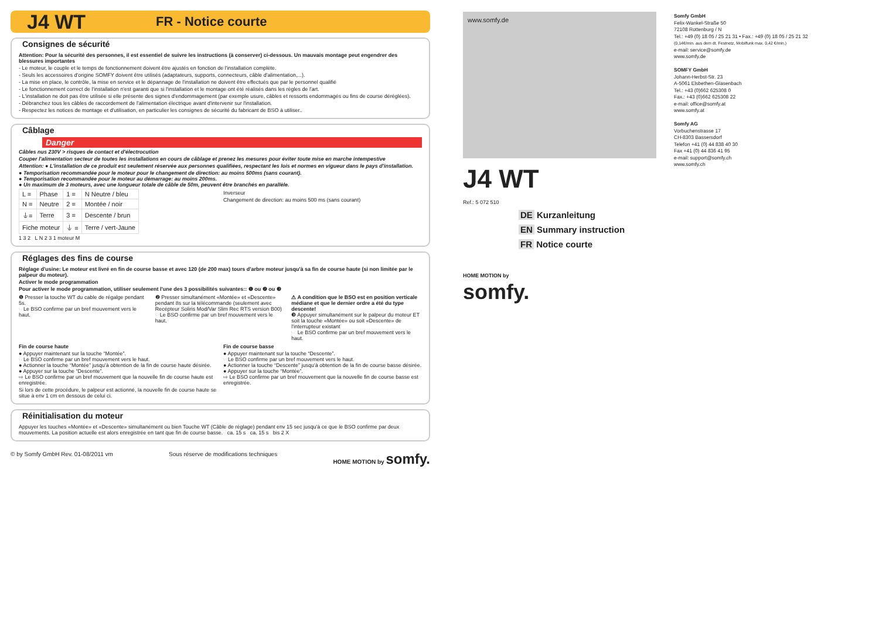J4 WT
FR - Notice courte
Consignes de sécurité
Attention: Pour la sécurité des personnes, il est essentiel de suivre les instructions (à conserver) ci-dessous. Un mauvais montage peut engendrer des blessures importantes
- Le moteur, le couple et le temps de fonctionnement doivent être ajustés en fonction de l'installation complète.
- Seuls les accessoires d'origine SOMFY doivent être utilisés (adaptateurs, supports, connecteurs, câble d'alimentation,...).
- La mise en place, le contrôle, la mise en service et le dépannage de l'installation ne doivent être effectués que par le personnel qualifié
- Le fonctionnement correct de l'installation n'est garanti que si l'installation et le montage ont été réalisés dans les règles de l'art.
- L'installation ne doit pas être utilisée si elle présente des signes d'endommagement (par exemple usure, câbles et ressorts endommagés ou fins de course déréglées).
- Débranchez tous les câbles de raccordement de l'alimentation électrique avant d'intervenir sur l'installation.
- Respectez les notices de montage et d'utilisation, en particulier les consignes de sécurité du fabricant de BSO à utiliser..
Câblage
Danger
Câbles nus 230V > risques de contact et d'électrocution
Couper l'alimentation secteur de toutes les installations en cours de câblage et prenez les mesures pour éviter toute mise en marche intempestive
Attention: ● L'installation de ce produit est seulement réservée aux personnes qualifiées, respectant les lois et normes en vigueur dans le pays d'installation.
● Temporisation recommandée pour le moteur pour le changement de direction: au moins 500ms (sans courant).
● Temporisation recommandée pour le moteur au démarrage: au moins 200ms.
● Un maximum de 3 moteurs, avec une longueur totale de câble de 50m, peuvent être branchés en parallèle.
| L = | Phase | 1 = | N Neutre / bleu |
| N = | Neutre | 2 = | Montée / noir |
| ⏚= | Terre | 3 = | Descente / brun |
| Fiche moteur | | ⏚ = | Terre / vert-Jaune |
1 3 2 L N 2 3 1 moteur M
Inverseur
Changement de direction: au moins 500 ms (sans courant)
Réglages des fins de course
Réglage d'usine: Le moteur est livré en fin de course basse et avec 120 (de 200 max) tours d'arbre moteur jusqu'à sa fin de course haute (si non limitée par le palpeur du moteur).
Activer le mode programmation
Pour activer le mode programmation, utiliser seulement l'une des 3 possibilités suivantes:: ❶ ou ❷ ou ❸
❶ Presser la touche WT du cable de régalge pendant 5s.
☞Le BSO confirme par un bref mouvement vers le haut.
❷ Presser simultanément «Montée» et «Descente» pendant 8s sur la télécommande (seulement avec Recépteur Soliris Mod/Var Slim Rec RTS version B00)
☞Le BSO confirme par un bref mouvement vers le haut.
⚠ A condition que le BSO est en position verticale médiane et que le dernier ordre a été du type descente!
❸ Appuyer simultanément sur le palpeur du moteur ET soit la touche «Montée» ou soit «Descente» de l'interrupteur existant
☞ Le BSO confirme par un bref mouvement vers le haut.
Fin de course haute
● Appuyer maintenant sur la touche “Montée”.
☞Le BSO confirme par un bref mouvement vers le haut.
● Actionner la touche “Montée” jusqu'à obtention de la fin de course haute désirée.
● Appuyer sur la touche “Descente”.
⇨ Le BSO confirme par un bref mouvement que la nouvelle fin de course haute est enregistrée.
Si lors de cette procédure, le palpeur est actionné, la nouvelle fin de course haute se situe à env 1 cm en dessous de celui ci.
Fin de course basse
● Appuyer maintenant sur la touche “Descente”.
☞Le BSO confirme par un bref mouvement vers le haut.
● Actionner la touche “Descente” jusqu'à obtention de la fin de course basse désirée.
● Appuyer sur la touche “Montée”.
⇨ Le BSO confirme par un bref mouvement que la nouvelle fin de course basse est enregistrée.
Réinitialisation du moteur
Appuyer les touches «Montée» et «Descente» simultanément ou bien Touche WT (Câble de réglage) pendant env 15 sec jusqu'à ce que le BSO confirme par deux mouvements. La position actuelle est alors enregistrée en tant que fin de course basse. ca. 15 s ca. 15 s bis 2 X
© by Somfy GmbH Rev. 01-08/2011 vm Sous réserve de modifications techniques HOME MOTION by somfy.
www.somfy.de
J4 WT
Ref.: 5 072 510
DE Kurzanleitung
EN Summary instruction
FR Notice courte
HOME MOTION by
somfy.
Somfy GmbH
Felix-Wankel-Straße 50
72108 Rottenburg / N
Tel.: +49 (0) 18 05 / 25 21 31 • Fax.: +49 (0) 18 05 / 25 21 32
(0,14€/min. aus dem dt. Festnetz, Mobilfunk max. 0,42 €/min.)
e-mail: service@somfy.de
www.somfy.de
SOMFY GmbH
Johann-Herbst-Str. 23
A-5061 Elsbethen-Glasenbach
Tel.: +43 (0)662 625308 0
Fax.: +43 (0)662 625308 22
e-mail: office@somfy.at
www.somfy.at
Somfy AG
Vorbuchenstrasse 17
CH-8303 Bassersdorf
Telefon +41 (0) 44 838 40 30
Fax +41 (0) 44 836 41 95
e-mail: support@somfy.ch
www.somfy.ch